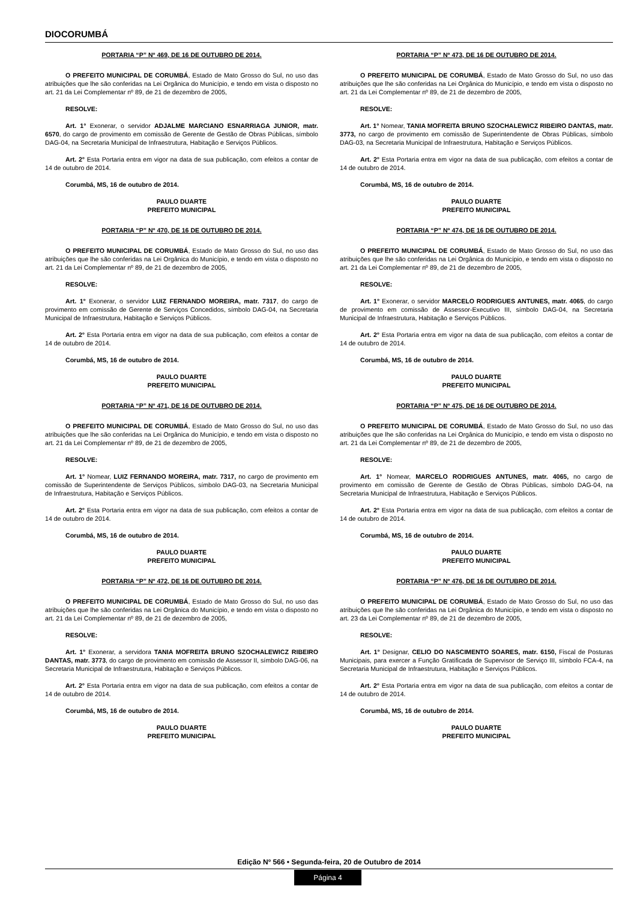DIOCORUMBÁ
PORTARIA “P” Nº 469, DE 16 DE OUTUBRO DE 2014.
O PREFEITO MUNICIPAL DE CORUMBÁ, Estado de Mato Grosso do Sul, no uso das atribuições que lhe são conferidas na Lei Orgânica do Município, e tendo em vista o disposto no art. 21 da Lei Complementar nº 89, de 21 de dezembro de 2005,
RESOLVE:
Art. 1° Exonerar, o servidor ADJALME MARCIANO ESNARRIAGA JUNIOR, matr. 6570, do cargo de provimento em comissão de Gerente de Gestão de Obras Públicas, símbolo DAG-04, na Secretaria Municipal de Infraestrutura, Habitação e Serviços Públicos.
Art. 2° Esta Portaria entra em vigor na data de sua publicação, com efeitos a contar de 14 de outubro de 2014.
Corumbá, MS, 16 de outubro de 2014.
PAULO DUARTE
PREFEITO MUNICIPAL
PORTARIA “P” Nº 470, DE 16 DE OUTUBRO DE 2014.
O PREFEITO MUNICIPAL DE CORUMBÁ, Estado de Mato Grosso do Sul, no uso das atribuições que lhe são conferidas na Lei Orgânica do Município, e tendo em vista o disposto no art. 21 da Lei Complementar nº 89, de 21 de dezembro de 2005,
RESOLVE:
Art. 1° Exonerar, o servidor LUIZ FERNANDO MOREIRA, matr. 7317, do cargo de provimento em comissão de Gerente de Serviços Concedidos, símbolo DAG-04, na Secretaria Municipal de Infraestrutura, Habitação e Serviços Públicos.
Art. 2° Esta Portaria entra em vigor na data de sua publicação, com efeitos a contar de 14 de outubro de 2014.
Corumbá, MS, 16 de outubro de 2014.
PAULO DUARTE
PREFEITO MUNICIPAL
PORTARIA “P” Nº 471, DE 16 DE OUTUBRO DE 2014.
O PREFEITO MUNICIPAL DE CORUMBÁ, Estado de Mato Grosso do Sul, no uso das atribuições que lhe são conferidas na Lei Orgânica do Município, e tendo em vista o disposto no art. 21 da Lei Complementar nº 89, de 21 de dezembro de 2005,
RESOLVE:
Art. 1° Nomear, LUIZ FERNANDO MOREIRA, matr. 7317, no cargo de provimento em comissão de Superintendente de Serviços Públicos, símbolo DAG-03, na Secretaria Municipal de Infraestrutura, Habitação e Serviços Públicos.
Art. 2° Esta Portaria entra em vigor na data de sua publicação, com efeitos a contar de 14 de outubro de 2014.
Corumbá, MS, 16 de outubro de 2014.
PAULO DUARTE
PREFEITO MUNICIPAL
PORTARIA “P” Nº 472, DE 16 DE OUTUBRO DE 2014.
O PREFEITO MUNICIPAL DE CORUMBÁ, Estado de Mato Grosso do Sul, no uso das atribuições que lhe são conferidas na Lei Orgânica do Município, e tendo em vista o disposto no art. 21 da Lei Complementar nº 89, de 21 de dezembro de 2005,
RESOLVE:
Art. 1° Exonerar, a servidora TANIA MOFREITA BRUNO SZOCHALEWICZ RIBEIRO DANTAS, matr. 3773, do cargo de provimento em comissão de Assessor II, símbolo DAG-06, na Secretaria Municipal de Infraestrutura, Habitação e Serviços Públicos.
Art. 2° Esta Portaria entra em vigor na data de sua publicação, com efeitos a contar de 14 de outubro de 2014.
Corumbá, MS, 16 de outubro de 2014.
PAULO DUARTE
PREFEITO MUNICIPAL
PORTARIA “P” Nº 473, DE 16 DE OUTUBRO DE 2014.
O PREFEITO MUNICIPAL DE CORUMBÁ, Estado de Mato Grosso do Sul, no uso das atribuições que lhe são conferidas na Lei Orgânica do Município, e tendo em vista o disposto no art. 21 da Lei Complementar nº 89, de 21 de dezembro de 2005,
RESOLVE:
Art. 1° Nomear, TANIA MOFREITA BRUNO SZOCHALEWICZ RIBEIRO DANTAS, matr. 3773, no cargo de provimento em comissão de Superintendente de Obras Públicas, símbolo DAG-03, na Secretaria Municipal de Infraestrutura, Habitação e Serviços Públicos.
Art. 2° Esta Portaria entra em vigor na data de sua publicação, com efeitos a contar de 14 de outubro de 2014.
Corumbá, MS, 16 de outubro de 2014.
PAULO DUARTE
PREFEITO MUNICIPAL
PORTARIA “P” Nº 474, DE 16 DE OUTUBRO DE 2014.
O PREFEITO MUNICIPAL DE CORUMBÁ, Estado de Mato Grosso do Sul, no uso das atribuições que lhe são conferidas na Lei Orgânica do Município, e tendo em vista o disposto no art. 21 da Lei Complementar nº 89, de 21 de dezembro de 2005,
RESOLVE:
Art. 1° Exonerar, o servidor MARCELO RODRIGUES ANTUNES, matr. 4065, do cargo de provimento em comissão de Assessor-Executivo III, símbolo DAG-04, na Secretaria Municipal de Infraestrutura, Habitação e Serviços Públicos.
Art. 2° Esta Portaria entra em vigor na data de sua publicação, com efeitos a contar de 14 de outubro de 2014.
Corumbá, MS, 16 de outubro de 2014.
PAULO DUARTE
PREFEITO MUNICIPAL
PORTARIA “P” Nº 475, DE 16 DE OUTUBRO DE 2014.
O PREFEITO MUNICIPAL DE CORUMBÁ, Estado de Mato Grosso do Sul, no uso das atribuições que lhe são conferidas na Lei Orgânica do Município, e tendo em vista o disposto no art. 21 da Lei Complementar nº 89, de 21 de dezembro de 2005,
RESOLVE:
Art. 1° Nomear, MARCELO RODRIGUES ANTUNES, matr. 4065, no cargo de provimento em comissão de Gerente de Gestão de Obras Públicas, símbolo DAG-04, na Secretaria Municipal de Infraestrutura, Habitação e Serviços Públicos.
Art. 2° Esta Portaria entra em vigor na data de sua publicação, com efeitos a contar de 14 de outubro de 2014.
Corumbá, MS, 16 de outubro de 2014.
PAULO DUARTE
PREFEITO MUNICIPAL
PORTARIA “P” Nº 476, DE 16 DE OUTUBRO DE 2014.
O PREFEITO MUNICIPAL DE CORUMBÁ, Estado de Mato Grosso do Sul, no uso das atribuições que lhe são conferidas na Lei Orgânica do Município, e tendo em vista o disposto no art. 23 da Lei Complementar nº 89, de 21 de dezembro de 2005,
RESOLVE:
Art. 1° Designar, CELIO DO NASCIMENTO SOARES, matr. 6150, Fiscal de Posturas Municipais, para exercer a Função Gratificada de Supervisor de Serviço III, símbolo FCA-4, na Secretaria Municipal de Infraestrutura, Habitação e Serviços Públicos.
Art. 2° Esta Portaria entra em vigor na data de sua publicação, com efeitos a contar de 14 de outubro de 2014.
Corumbá, MS, 16 de outubro de 2014.
PAULO DUARTE
PREFEITO MUNICIPAL
Edição Nº 566 • Segunda-feira, 20 de Outubro de 2014
Página 4